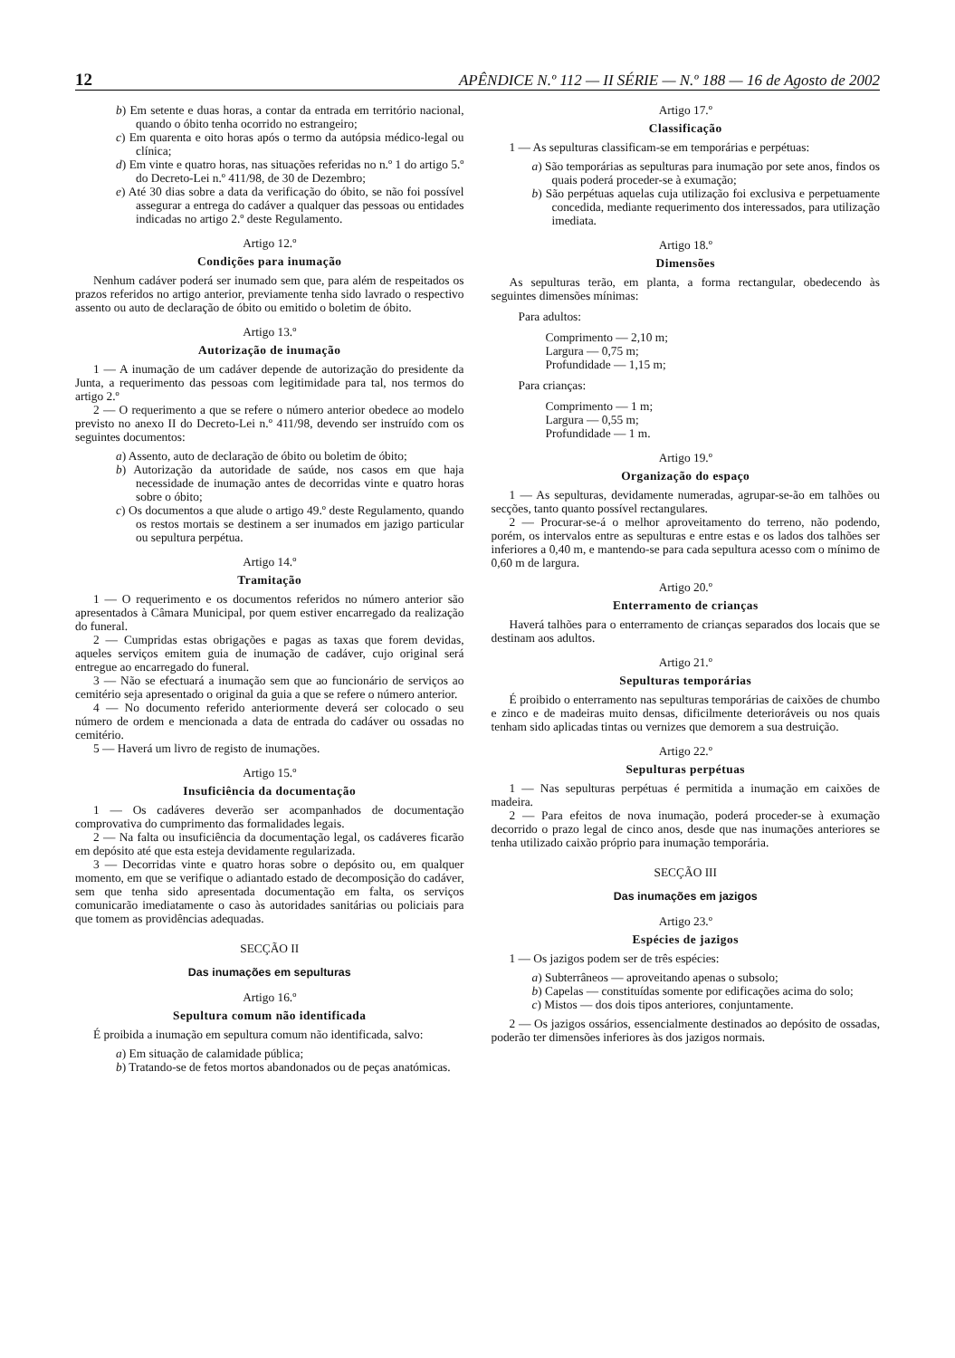12 APÊNDICE N.º 112 — II SÉRIE — N.º 188 — 16 de Agosto de 2002
b) Em setente e duas horas, a contar da entrada em território nacional, quando o óbito tenha ocorrido no estrangeiro;
c) Em quarenta e oito horas após o termo da autópsia médico-legal ou clínica;
d) Em vinte e quatro horas, nas situações referidas no n.º 1 do artigo 5.º do Decreto-Lei n.º 411/98, de 30 de Dezembro;
e) Até 30 dias sobre a data da verificação do óbito, se não foi possível assegurar a entrega do cadáver a qualquer das pessoas ou entidades indicadas no artigo 2.º deste Regulamento.
Artigo 12.º
Condições para inumação
Nenhum cadáver poderá ser inumado sem que, para além de respeitados os prazos referidos no artigo anterior, previamente tenha sido lavrado o respectivo assento ou auto de declaração de óbito ou emitido o boletim de óbito.
Artigo 13.º
Autorização de inumação
1 — A inumação de um cadáver depende de autorização do presidente da Junta, a requerimento das pessoas com legitimidade para tal, nos termos do artigo 2.º
2 — O requerimento a que se refere o número anterior obedece ao modelo previsto no anexo II do Decreto-Lei n.º 411/98, devendo ser instruído com os seguintes documentos:
a) Assento, auto de declaração de óbito ou boletim de óbito;
b) Autorização da autoridade de saúde, nos casos em que haja necessidade de inumação antes de decorridas vinte e quatro horas sobre o óbito;
c) Os documentos a que alude o artigo 49.º deste Regulamento, quando os restos mortais se destinem a ser inumados em jazigo particular ou sepultura perpétua.
Artigo 14.º
Tramitação
1 — O requerimento e os documentos referidos no número anterior são apresentados à Câmara Municipal, por quem estiver encarregado da realização do funeral.
2 — Cumpridas estas obrigações e pagas as taxas que forem devidas, aqueles serviços emitem guia de inumação de cadáver, cujo original será entregue ao encarregado do funeral.
3 — Não se efectuará a inumação sem que ao funcionário de serviços ao cemitério seja apresentado o original da guia a que se refere o número anterior.
4 — No documento referido anteriormente deverá ser colocado o seu número de ordem e mencionada a data de entrada do cadáver ou ossadas no cemitério.
5 — Haverá um livro de registo de inumações.
Artigo 15.º
Insuficiência da documentação
1 — Os cadáveres deverão ser acompanhados de documentação comprovativa do cumprimento das formalidades legais.
2 — Na falta ou insuficiência da documentação legal, os cadáveres ficarão em depósito até que esta esteja devidamente regularizada.
3 — Decorridas vinte e quatro horas sobre o depósito ou, em qualquer momento, em que se verifique o adiantado estado de decomposição do cadáver, sem que tenha sido apresentada documentação em falta, os serviços comunicarão imediatamente o caso às autoridades sanitárias ou policiais para que tomem as providências adequadas.
SECÇÃO II
Das inumações em sepulturas
Artigo 16.º
Sepultura comum não identificada
É proibida a inumação em sepultura comum não identificada, salvo:
a) Em situação de calamidade pública;
b) Tratando-se de fetos mortos abandonados ou de peças anatómicas.
Artigo 17.º
Classificação
1 — As sepulturas classificam-se em temporárias e perpétuas:
a) São temporárias as sepulturas para inumação por sete anos, findos os quais poderá proceder-se à exumação;
b) São perpétuas aquelas cuja utilização foi exclusiva e perpetuamente concedida, mediante requerimento dos interessados, para utilização imediata.
Artigo 18.º
Dimensões
As sepulturas terão, em planta, a forma rectangular, obedecendo às seguintes dimensões mínimas:
Para adultos:
Comprimento — 2,10 m;
Largura — 0,75 m;
Profundidade — 1,15 m;
Para crianças:
Comprimento — 1 m;
Largura — 0,55 m;
Profundidade — 1 m.
Artigo 19.º
Organização do espaço
1 — As sepulturas, devidamente numeradas, agrupar-se-ão em talhões ou secções, tanto quanto possível rectangulares.
2 — Procurar-se-á o melhor aproveitamento do terreno, não podendo, porém, os intervalos entre as sepulturas e entre estas e os lados dos talhões ser inferiores a 0,40 m, e mantendo-se para cada sepultura acesso com o mínimo de 0,60 m de largura.
Artigo 20.º
Enterramento de crianças
Haverá talhões para o enterramento de crianças separados dos locais que se destinam aos adultos.
Artigo 21.º
Sepulturas temporárias
É proibido o enterramento nas sepulturas temporárias de caixões de chumbo e zinco e de madeiras muito densas, dificilmente deterioráveis ou nos quais tenham sido aplicadas tintas ou vernizes que demorem a sua destruição.
Artigo 22.º
Sepulturas perpétuas
1 — Nas sepulturas perpétuas é permitida a inumação em caixões de madeira.
2 — Para efeitos de nova inumação, poderá proceder-se à exumação decorrido o prazo legal de cinco anos, desde que nas inumações anteriores se tenha utilizado caixão próprio para inumação temporária.
SECÇÃO III
Das inumações em jazigos
Artigo 23.º
Espécies de jazigos
1 — Os jazigos podem ser de três espécies:
a) Subterrâneos — aproveitando apenas o subsolo;
b) Capelas — constituídas somente por edificações acima do solo;
c) Mistos — dos dois tipos anteriores, conjuntamente.
2 — Os jazigos ossários, essencialmente destinados ao depósito de ossadas, poderão ter dimensões inferiores às dos jazigos normais.